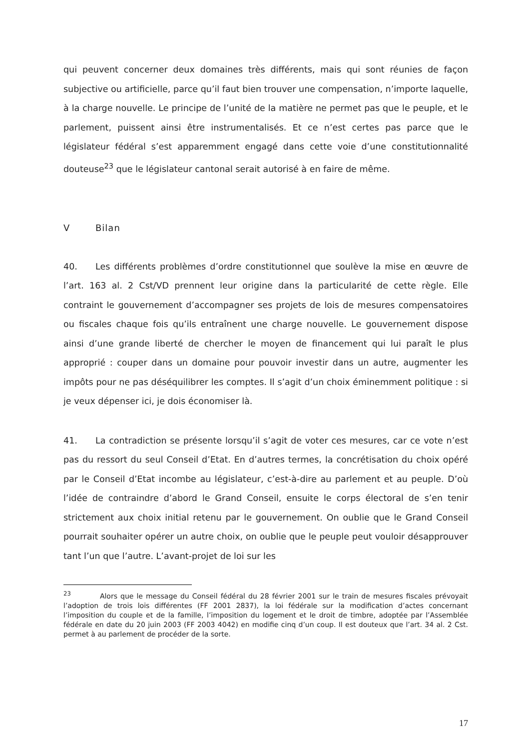qui peuvent concerner deux domaines très différents, mais qui sont réunies de façon subjective ou artificielle, parce qu’il faut bien trouver une compensation, n’importe laquelle, à la charge nouvelle. Le principe de l’unité de la matière ne permet pas que le peuple, et le parlement, puissent ainsi être instrumentalisés. Et ce n’est certes pas parce que le législateur fédéral s’est apparemment engagé dans cette voie d’une constitutionnalité douteuse<sup>23</sup> que le législateur cantonal serait autorisé à en faire de même.
V Bilan
40. Les différents problèmes d’ordre constitutionnel que soulève la mise en œuvre de l’art. 163 al. 2 Cst/VD prennent leur origine dans la particularité de cette règle. Elle contraint le gouvernement d’accompagner ses projets de lois de mesures compensatoires ou fiscales chaque fois qu’ils entraînent une charge nouvelle. Le gouvernement dispose ainsi d’une grande liberté de chercher le moyen de financement qui lui paraît le plus approprié : couper dans un domaine pour pouvoir investir dans un autre, augmenter les impôts pour ne pas déséquilibrer les comptes. Il s’agit d’un choix éminemment politique : si je veux dépenser ici, je dois économiser là.
41. La contradiction se présente lorsqu’il s’agit de voter ces mesures, car ce vote n’est pas du ressort du seul Conseil d’Etat. En d’autres termes, la concrétisation du choix opéré par le Conseil d’Etat incombe au législateur, c’est-à-dire au parlement et au peuple. D’où l’idée de contraindre d’abord le Grand Conseil, ensuite le corps électoral de s’en tenir strictement aux choix initial retenu par le gouvernement. On oublie que le Grand Conseil pourrait souhaiter opérer un autre choix, on oublie que le peuple peut vouloir désapprouver tant l’un que l’autre. L’avant-projet de loi sur les
<sup>23</sup> Alors que le message du Conseil fédéral du 28 février 2001 sur le train de mesures fiscales prévoyait l’adoption de trois lois différentes (FF 2001 2837), la loi fédérale sur la modification d’actes concernant l’imposition du couple et de la famille, l’imposition du logement et le droit de timbre, adoptée par l’Assemblée fédérale en date du 20 juin 2003 (FF 2003 4042) en modifie cinq d’un coup. Il est douteux que l’art. 34 al. 2 Cst. permet à au parlement de procéder de la sorte.
17